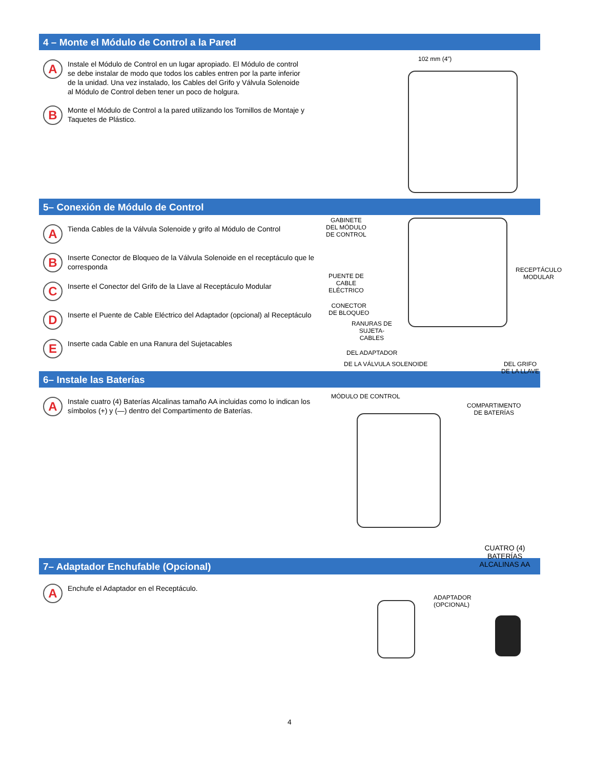4 – Monte el Módulo de Control a la Pared
A
Instale el Módulo de Control en un lugar apropiado. El Módulo de control se debe instalar de modo que todos los cables entren por la parte inferior de la unidad. Una vez instalado, los Cables del Grifo y Válvula Solenoide al Módulo de Control deben tener un poco de holgura.
B
Monte el Módulo de Control a la pared utilizando los Tornillos de Montaje y Taquetes de Plástico.
102 mm (4”)
5– Conexión de Módulo de Control
A
Tienda Cables de la Válvula Solenoide y grifo al Módulo de Control
B
Inserte Conector de Bloqueo de la Válvula Solenoide en el receptáculo que le corresponda
C
Inserte el Conector del Grifo de la Llave al Receptáculo Modular
D
Inserte el Puente de Cable Eléctrico del Adaptador (opcional) al Receptáculo
E
Inserte cada Cable en una Ranura del Sujetacables
GABINETE
DEL MÓDULO
DE CONTROL
RECEPTÁCULO
MODULAR
PUENTE DE
CABLE
ELÉCTRICO
CONECTOR
DE BLOQUEO
RANURAS DE
SUJETA-
CABLES
DEL ADAPTADOR
DE LA VÁLVULA SOLENOIDE DEL GRIFO DE LA LLAVE
6– Instale las Baterías
A
Instale cuatro (4) Baterías Alcalinas tamaño AA incluidas como lo indican los símbolos (+) y (—) dentro del Compartimento de Baterías.
MÓDULO DE CONTROL
COMPARTIMENTO
DE BATERÍAS
CUATRO (4) BATERÍAS ALCALINAS AA
7– Adaptador Enchufable (Opcional)
A
Enchufe el Adaptador en el Receptáculo.
ADAPTADOR
(OPCIONAL)
4